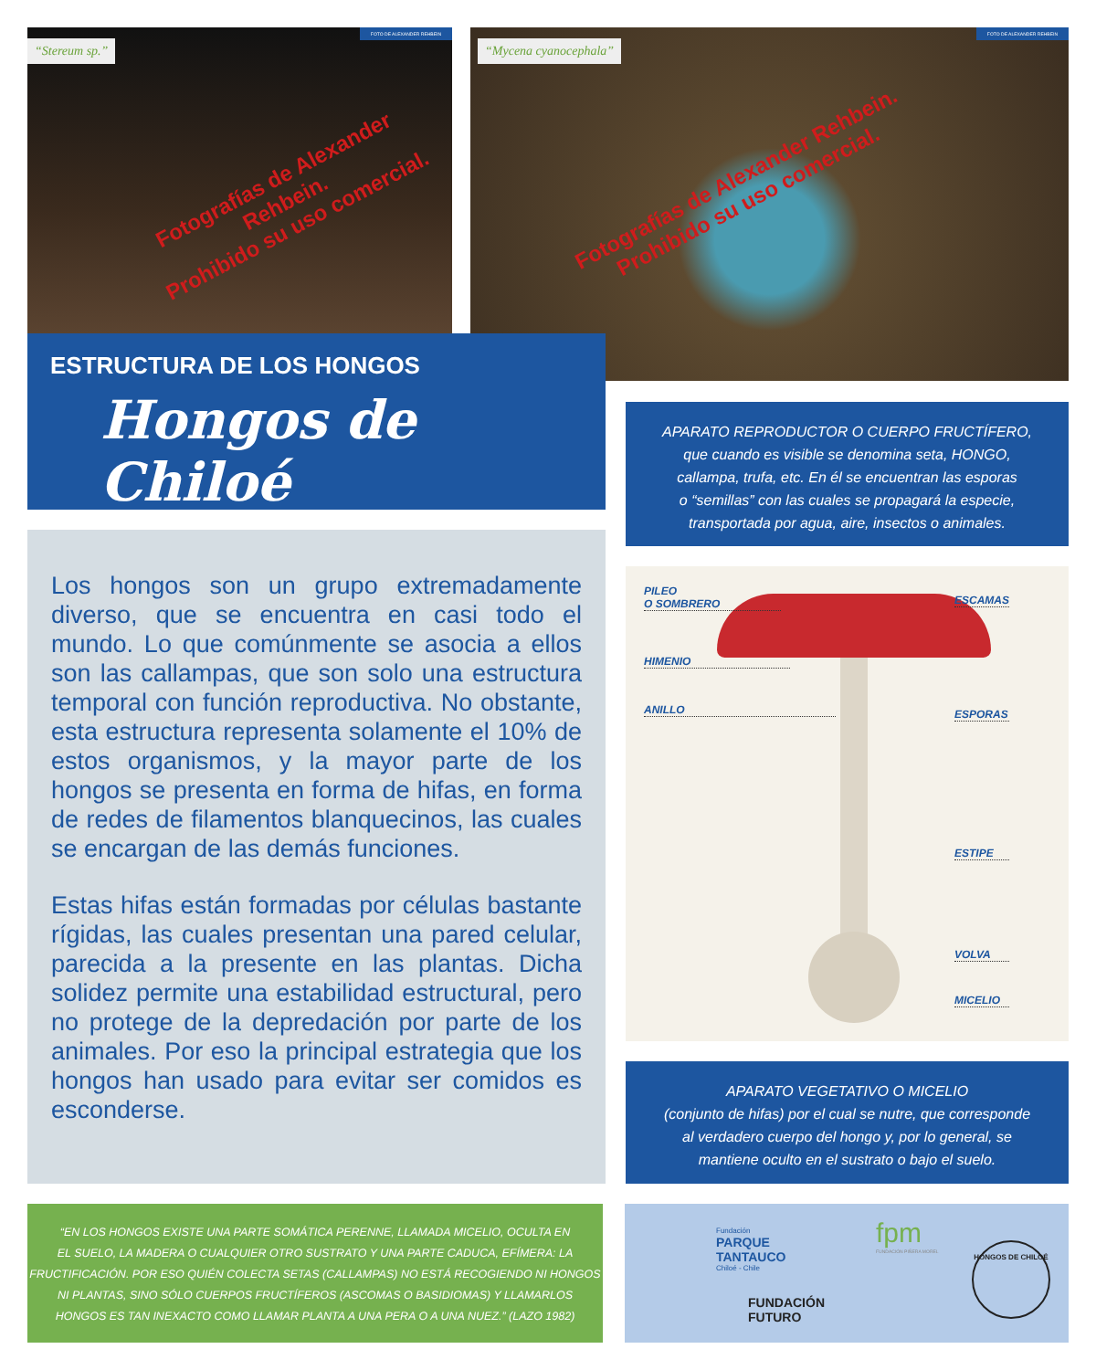FOTO DE ALEXANDER REHBEIN
“Stereum sp.”
Fotografías de Alexander Rehbein.
Prohibido su uso comercial.
FOTO DE ALEXANDER REHBEIN
“Mycena cyanocephala”
Fotografías de Alexander Rehbein.
Prohibido su uso comercial.
ESTRUCTURA DE LOS HONGOS
Hongos de Chiloé
APARATO REPRODUCTOR O CUERPO FRUCTÍFERO,
que cuando es visible se denomina seta, HONGO,
callampa, trufa, etc. En él se encuentran las esporas
o “semillas” con las cuales se propagará la especie,
transportada por agua, aire, insectos o animales.
Los hongos son un grupo extremadamente diverso, que se encuentra en casi todo el mundo. Lo que comúnmente se asocia a ellos son las callampas, que son solo una estructura temporal con función reproductiva. No obstante, esta estructura representa solamente el 10% de estos organismos, y la mayor parte de los hongos se presenta en forma de hifas, en forma de redes de filamentos blanquecinos, las cuales se encargan de las demás funciones.
Estas hifas están formadas por células bastante rígidas, las cuales presentan una pared celular, parecida a la presente en las plantas. Dicha solidez permite una estabilidad estructural, pero no protege de la depredación por parte de los animales. Por eso la principal estrategia que los hongos han usado para evitar ser comidos es esconderse.
PILEO
O SOMBRERO
ESCAMAS
HIMENIO
ANILLO ESPORAS
ESTIPE
VOLVA
MICELIO
APARATO VEGETATIVO O MICELIO
(conjunto de hifas) por el cual se nutre, que corresponde
al verdadero cuerpo del hongo y, por lo general, se
mantiene oculto en el sustrato o bajo el suelo.
“EN LOS HONGOS EXISTE UNA PARTE SOMÁTICA PERENNE, LLAMADA MICELIO, OCULTA EN
EL SUELO, LA MADERA O CUALQUIER OTRO SUSTRATO Y UNA PARTE CADUCA, EFÍMERA: LA
FRUCTIFICACIÓN. POR ESO QUIÉN COLECTA SETAS (CALLAMPAS) NO ESTÁ RECOGIENDO NI HONGOS
NI PLANTAS, SINO SÓLO CUERPOS FRUCTÍFEROS (ASCOMAS O BASIDIOMAS) Y LLAMARLOS
HONGOS ES TAN INEXACTO COMO LLAMAR PLANTA A UNA PERA O A UNA NUEZ.” (LAZO 1982)
Fundación
PARQUE
TANTAUCO
Chiloé - Chile
fpm
FUNDACIÓN PIÑERA MOREL
FUNDACIÓN
FUTURO
HONGOS DE CHILOÉ